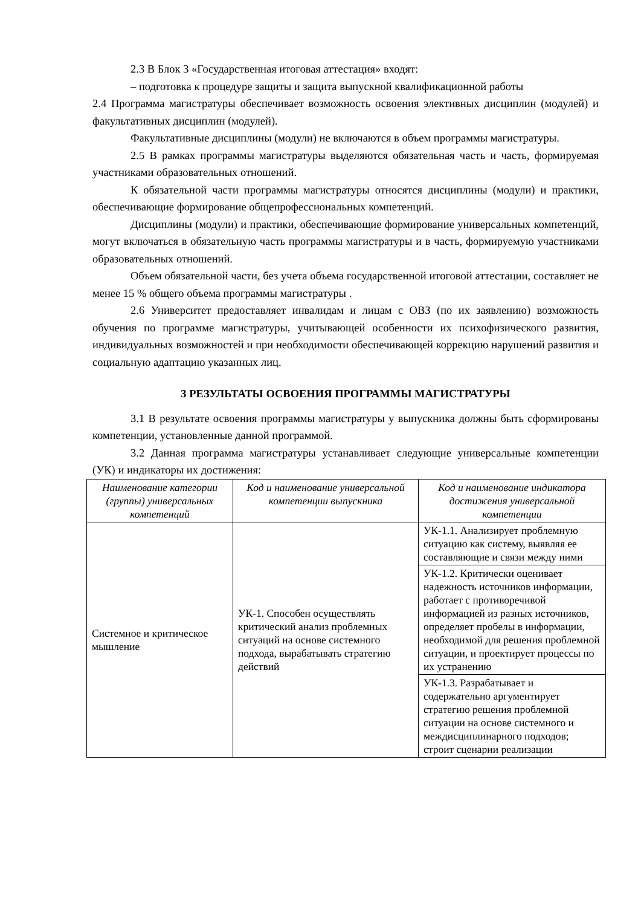2.3 В Блок 3 «Государственная итоговая аттестация» входят:
– подготовка к процедуре защиты и защита выпускной квалификационной работы
2.4 Программа магистратуры обеспечивает возможность освоения элективных дисциплин (модулей) и факультативных дисциплин (модулей).
Факультативные дисциплины (модули) не включаются в объем программы магистратуры.
2.5 В рамках программы магистратуры выделяются обязательная часть и часть, формируемая участниками образовательных отношений.
К обязательной части программы магистратуры относятся дисциплины (модули) и практики, обеспечивающие формирование общепрофессиональных компетенций.
Дисциплины (модули) и практики, обеспечивающие формирование универсальных компетенций, могут включаться в обязательную часть программы магистратуры и в часть, формируемую участниками образовательных отношений.
Объем обязательной части, без учета объема государственной итоговой аттестации, составляет не менее 15 % общего объема программы магистратуры .
2.6 Университет предоставляет инвалидам и лицам с ОВЗ (по их заявлению) возможность обучения по программе магистратуры, учитывающей особенности их психофизического развития, индивидуальных возможностей и при необходимости обеспечивающей коррекцию нарушений развития и социальную адаптацию указанных лиц.
3 РЕЗУЛЬТАТЫ ОСВОЕНИЯ ПРОГРАММЫ МАГИСТРАТУРЫ
3.1 В результате освоения программы магистратуры у выпускника должны быть сформированы компетенции, установленные данной программой.
3.2 Данная программа магистратуры устанавливает следующие универсальные компетенции (УК) и индикаторы их достижения:
| Наименование категории (группы) универсальных компетенций | Код и наименование универсальной компетенции выпускника | Код и наименование индикатора достижения универсальной компетенции |
| --- | --- | --- |
| Системное и критическое мышление | УК-1. Способен осуществлять критический анализ проблемных ситуаций на основе системного подхода, вырабатывать стратегию действий | УК-1.1. Анализирует проблемную ситуацию как систему, выявляя ее составляющие и связи между ними |
| | | УК-1.2. Критически оценивает надежность источников информации, работает с противоречивой информацией из разных источников, определяет пробелы в информации, необходимой для решения проблемной ситуации, и проектирует процессы по их устранению |
| | | УК-1.3. Разрабатывает и содержательно аргументирует стратегию решения проблемной ситуации на основе системного и междисциплинарного подходов; строит сценарии реализации |